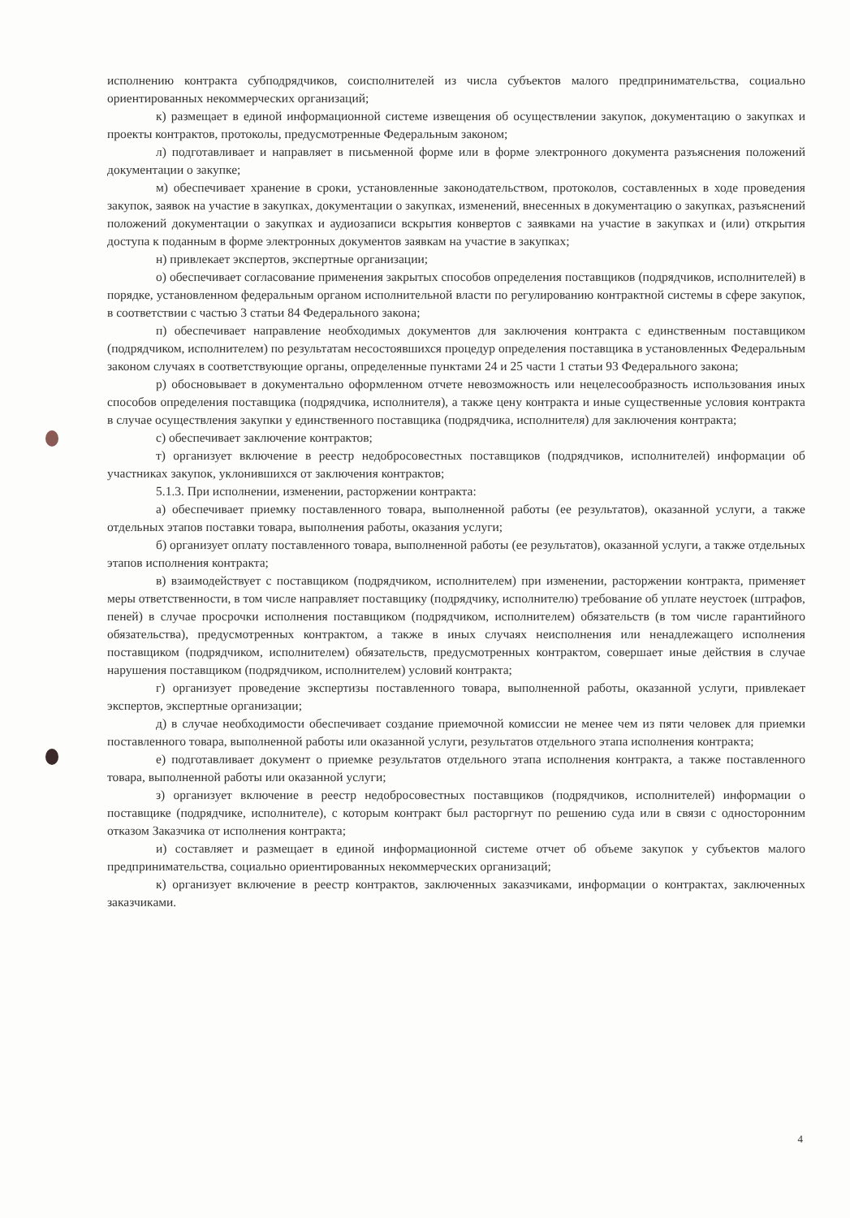исполнению контракта субподрядчиков, соисполнителей из числа субъектов малого предпринимательства, социально ориентированных некоммерческих организаций;
к) размещает в единой информационной системе извещения об осуществлении закупок, документацию о закупках и проекты контрактов, протоколы, предусмотренные Федеральным законом;
л) подготавливает и направляет в письменной форме или в форме электронного документа разъяснения положений документации о закупке;
м) обеспечивает хранение в сроки, установленные законодательством, протоколов, составленных в ходе проведения закупок, заявок на участие в закупках, документации о закупках, изменений, внесенных в документацию о закупках, разъяснений положений документации о закупках и аудиозаписи вскрытия конвертов с заявками на участие в закупках и (или) открытия доступа к поданным в форме электронных документов заявкам на участие в закупках;
н) привлекает экспертов, экспертные организации;
о) обеспечивает согласование применения закрытых способов определения поставщиков (подрядчиков, исполнителей) в порядке, установленном федеральным органом исполнительной власти по регулированию контрактной системы в сфере закупок, в соответствии с частью 3 статьи 84 Федерального закона;
п) обеспечивает направление необходимых документов для заключения контракта с единственным поставщиком (подрядчиком, исполнителем) по результатам несостоявшихся процедур определения поставщика в установленных Федеральным законом случаях в соответствующие органы, определенные пунктами 24 и 25 части 1 статьи 93 Федерального закона;
р) обосновывает в документально оформленном отчете невозможность или нецелесообразность использования иных способов определения поставщика (подрядчика, исполнителя), а также цену контракта и иные существенные условия контракта в случае осуществления закупки у единственного поставщика (подрядчика, исполнителя) для заключения контракта;
с) обеспечивает заключение контрактов;
т) организует включение в реестр недобросовестных поставщиков (подрядчиков, исполнителей) информации об участниках закупок, уклонившихся от заключения контрактов;
5.1.3. При исполнении, изменении, расторжении контракта:
а) обеспечивает приемку поставленного товара, выполненной работы (ее результатов), оказанной услуги, а также отдельных этапов поставки товара, выполнения работы, оказания услуги;
б) организует оплату поставленного товара, выполненной работы (ее результатов), оказанной услуги, а также отдельных этапов исполнения контракта;
в) взаимодействует с поставщиком (подрядчиком, исполнителем) при изменении, расторжении контракта, применяет меры ответственности, в том числе направляет поставщику (подрядчику, исполнителю) требование об уплате неустоек (штрафов, пеней) в случае просрочки исполнения поставщиком (подрядчиком, исполнителем) обязательств (в том числе гарантийного обязательства), предусмотренных контрактом, а также в иных случаях неисполнения или ненадлежащего исполнения поставщиком (подрядчиком, исполнителем) обязательств, предусмотренных контрактом, совершает иные действия в случае нарушения поставщиком (подрядчиком, исполнителем) условий контракта;
г) организует проведение экспертизы поставленного товара, выполненной работы, оказанной услуги, привлекает экспертов, экспертные организации;
д) в случае необходимости обеспечивает создание приемочной комиссии не менее чем из пяти человек для приемки поставленного товара, выполненной работы или оказанной услуги, результатов отдельного этапа исполнения контракта;
е) подготавливает документ о приемке результатов отдельного этапа исполнения контракта, а также поставленного товара, выполненной работы или оказанной услуги;
з) организует включение в реестр недобросовестных поставщиков (подрядчиков, исполнителей) информации о поставщике (подрядчике, исполнителе), с которым контракт был расторгнут по решению суда или в связи с односторонним отказом Заказчика от исполнения контракта;
и) составляет и размещает в единой информационной системе отчет об объеме закупок у субъектов малого предпринимательства, социально ориентированных некоммерческих организаций;
к) организует включение в реестр контрактов, заключенных заказчиками, информации о контрактах, заключенных заказчиками.
4